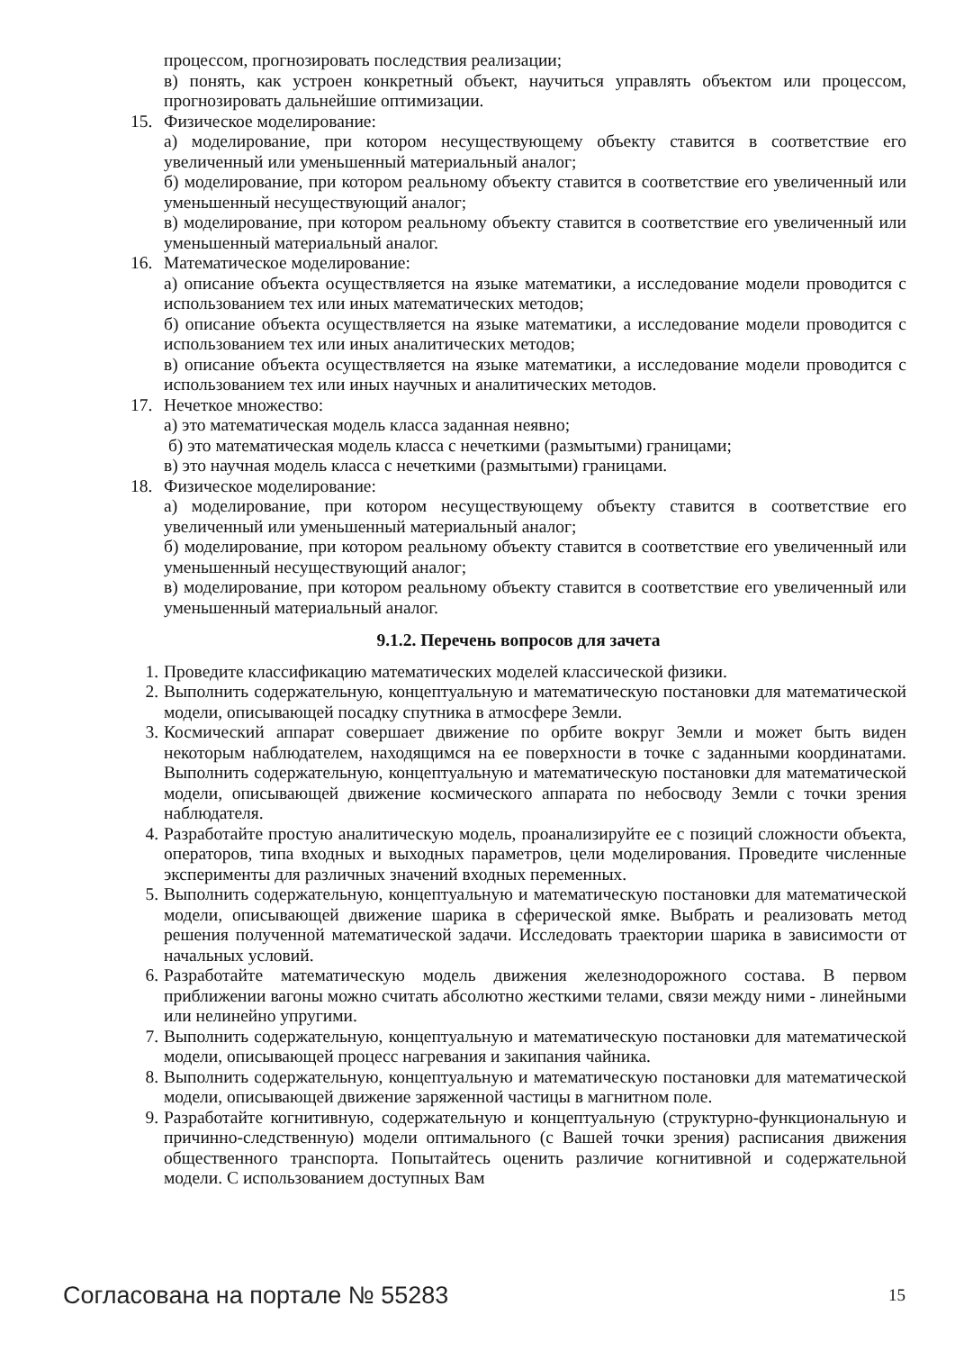процессом, прогнозировать последствия реализации;
в) понять, как устроен конкретный объект, научиться управлять объектом или процессом, прогнозировать дальнейшие оптимизации.
15. Физическое моделирование:
а) моделирование, при котором несуществующему объекту ставится в соответствие его увеличенный или уменьшенный материальный аналог;
б) моделирование, при котором реальному объекту ставится в соответствие его увеличенный или уменьшенный несуществующий аналог;
в) моделирование, при котором реальному объекту ставится в соответствие его увеличенный или уменьшенный материальный аналог.
16. Математическое моделирование:
а) описание объекта осуществляется на языке математики, а исследование модели проводится с использованием тех или иных математических методов;
б) описание объекта осуществляется на языке математики, а исследование модели проводится с использованием тех или иных аналитических методов;
в) описание объекта осуществляется на языке математики, а исследование модели проводится с использованием тех или иных научных и аналитических методов.
17. Нечеткое множество:
а) это математическая модель класса заданная неявно;
б) это математическая модель класса с нечеткими (размытыми) границами;
в) это научная модель класса с нечеткими (размытыми) границами.
18. Физическое моделирование:
а) моделирование, при котором несуществующему объекту ставится в соответствие его увеличенный или уменьшенный материальный аналог;
б) моделирование, при котором реальному объекту ставится в соответствие его увеличенный или уменьшенный несуществующий аналог;
в) моделирование, при котором реальному объекту ставится в соответствие его увеличенный или уменьшенный материальный аналог.
9.1.2. Перечень вопросов для зачета
1. Проведите классификацию математических моделей классической физики.
2. Выполнить содержательную, концептуальную и математическую постановки для математической модели, описывающей посадку спутника в атмосфере Земли.
3. Космический аппарат совершает движение по орбите вокруг Земли и может быть виден некоторым наблюдателем, находящимся на ее поверхности в точке с заданными координатами. Выполнить содержательную, концептуальную и математическую постановки для математической модели, описывающей движение космического аппарата по небосводу Земли с точки зрения наблюдателя.
4. Разработайте простую аналитическую модель, проанализируйте ее с позиций сложности объекта, операторов, типа входных и выходных параметров, цели моделирования. Проведите численные эксперименты для различных значений входных переменных.
5. Выполнить содержательную, концептуальную и математическую постановки для математической модели, описывающей движение шарика в сферической ямке. Выбрать и реализовать метод решения полученной математической задачи. Исследовать траектории шарика в зависимости от начальных условий.
6. Разработайте математическую модель движения железнодорожного состава. В первом приближении вагоны можно считать абсолютно жесткими телами, связи между ними - линейными или нелинейно упругими.
7. Выполнить содержательную, концептуальную и математическую постановки для математической модели, описывающей процесс нагревания и закипания чайника.
8. Выполнить содержательную, концептуальную и математическую постановки для математической модели, описывающей движение заряженной частицы в магнитном поле.
9. Разработайте когнитивную, содержательную и концептуальную (структурно-функциональную и причинно-следственную) модели оптимального (с Вашей точки зрения) расписания движения общественного транспорта. Попытайтесь оценить различие когнитивной и содержательной модели. С использованием доступных Вам
Согласована на портале № 55283 15